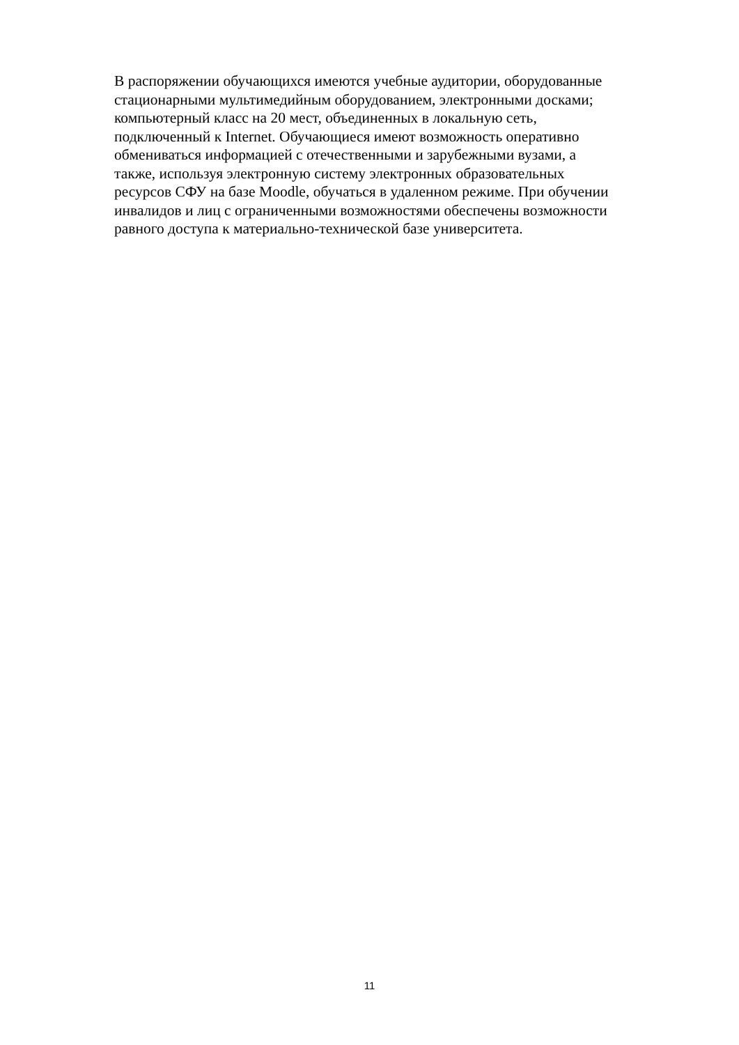В распоряжении обучающихся имеются учебные аудитории, оборудованные
стационарными мультимедийным оборудованием, электронными досками;
компьютерный класс на 20 мест, объединенных в локальную сеть,
подключенный к Internet. Обучающиеся имеют возможность оперативно
обмениваться информацией с отечественными и зарубежными вузами, а
также, используя электронную систему электронных образовательных
ресурсов СФУ на базе Moodle, обучаться в удаленном режиме. При обучении
инвалидов и лиц с ограниченными возможностями обеспечены возможности
равного доступа к материально-технической базе университета.
11